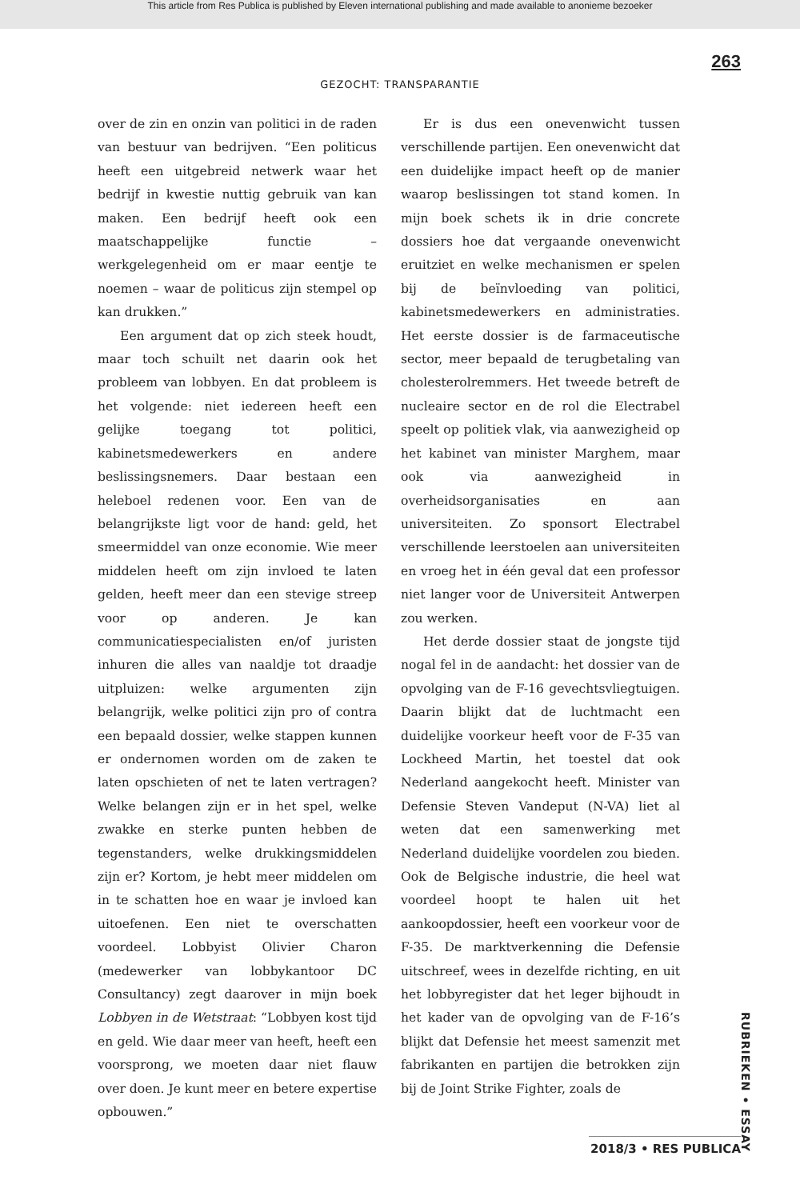This article from Res Publica is published by Eleven international publishing and made available to anonieme bezoeker
263
GEZOCHT: TRANSPARANTIE
over de zin en onzin van politici in de raden van bestuur van bedrijven. “Een politicus heeft een uitgebreid netwerk waar het bedrijf in kwestie nuttig gebruik van kan maken. Een bedrijf heeft ook een maatschappelijke functie – werkgelegenheid om er maar eentje te noemen – waar de politicus zijn stempel op kan drukken.”
Een argument dat op zich steek houdt, maar toch schuilt net daarin ook het probleem van lobbyen. En dat probleem is het volgende: niet iedereen heeft een gelijke toegang tot politici, kabinetsmedewerkers en andere beslissingsnemers. Daar bestaan een heleboel redenen voor. Een van de belangrijkste ligt voor de hand: geld, het smeermiddel van onze economie. Wie meer middelen heeft om zijn invloed te laten gelden, heeft meer dan een stevige streep voor op anderen. Je kan communicatiespecialisten en/of juristen inhuren die alles van naaldje tot draadje uitpluizen: welke argumenten zijn belangrijk, welke politici zijn pro of contra een bepaald dossier, welke stappen kunnen er ondernomen worden om de zaken te laten opschieten of net te laten vertragen? Welke belangen zijn er in het spel, welke zwakke en sterke punten hebben de tegenstanders, welke drukkingsmiddelen zijn er? Kortom, je hebt meer middelen om in te schatten hoe en waar je invloed kan uitoefenen. Een niet te overschatten voordeel. Lobbyist Olivier Charon (medewerker van lobbykantoor DC Consultancy) zegt daarover in mijn boek Lobbyen in de Wetstraat: “Lobbyen kost tijd en geld. Wie daar meer van heeft, heeft een voorsprong, we moeten daar niet flauw over doen. Je kunt meer en betere expertise opbouwen.”
Er is dus een onevenwicht tussen verschillende partijen. Een onevenwicht dat een duidelijke impact heeft op de manier waarop beslissingen tot stand komen. In mijn boek schets ik in drie concrete dossiers hoe dat vergaande onevenwicht eruitziet en welke mechanismen er spelen bij de beïnvloeding van politici, kabinetsmedewerkers en administraties. Het eerste dossier is de farmaceutische sector, meer bepaald de terugbetaling van cholesterolremmers. Het tweede betreft de nucleaire sector en de rol die Electrabel speelt op politiek vlak, via aanwezigheid op het kabinet van minister Marghem, maar ook via aanwezigheid in overheidsorganisaties en aan universiteiten. Zo sponsort Electrabel verschillende leerstoelen aan universiteiten en vroeg het in één geval dat een professor niet langer voor de Universiteit Antwerpen zou werken.
Het derde dossier staat de jongste tijd nogal fel in de aandacht: het dossier van de opvolging van de F-16 gevechtsvliegtuigen. Daarin blijkt dat de luchtmacht een duidelijke voorkeur heeft voor de F-35 van Lockheed Martin, het toestel dat ook Nederland aangekocht heeft. Minister van Defensie Steven Vandeput (N-VA) liet al weten dat een samenwerking met Nederland duidelijke voordelen zou bieden. Ook de Belgische industrie, die heel wat voordeel hoopt te halen uit het aankoopdossier, heeft een voorkeur voor de F-35. De marktverkenning die Defensie uitschreef, wees in dezelfde richting, en uit het lobbyregister dat het leger bijhoudt in het kader van de opvolging van de F-16’s blijkt dat Defensie het meest samenzit met fabrikanten en partijen die betrokken zijn bij de Joint Strike Fighter, zoals de
RUBRIEKEN • ESSAY
2018/3 • RES PUBLICA